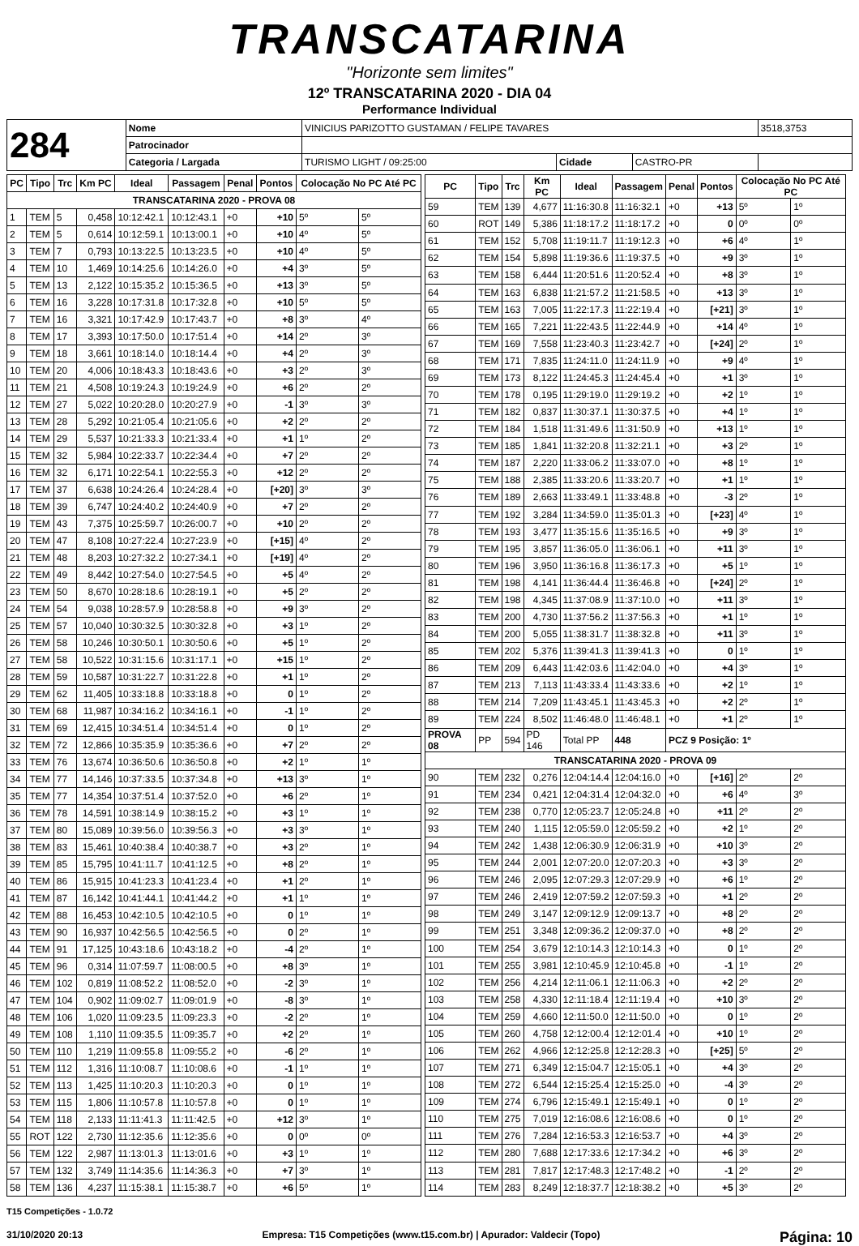TRANSCATARINA
"Horizonte sem limites"
12º TRANSCATARINA 2020 - DIA 04
Performance Individual
| 284 | Nome | VINICIUS PARIZOTTO GUSTAMAN / FELIPE TAVARES | | | 3518,3753 |
| | Patrocinador | | | | |
| | Categoria / Largada | TURISMO LIGHT / 09:25:00 | Cidade | CASTRO-PR | |
| PC | Tipo | Trc | Km PC | Ideal | Passagem | Penal | Pontos | Colocação No PC Até PC | |
| --- | --- | --- | --- | --- | --- | --- | --- | --- | --- |
| TRANSCATARINA 2020 - PROVA 08 | | | | | | | | | |
| 1 | TEM | 5 | 0,458 | 10:12:42.1 | 10:12:43.1 | +0 | +10 | 5º | 5º |
| 2 | TEM | 5 | 0,614 | 10:12:59.1 | 10:13:00.1 | +0 | +10 | 4º | 5º |
| 3 | TEM | 7 | 0,793 | 10:13:22.5 | 10:13:23.5 | +0 | +10 | 4º | 5º |
| 4 | TEM | 10 | 1,469 | 10:14:25.6 | 10:14:26.0 | +0 | +4 | 3º | 5º |
| 5 | TEM | 13 | 2,122 | 10:15:35.2 | 10:15:36.5 | +0 | +13 | 3º | 5º |
| 6 | TEM | 16 | 3,228 | 10:17:31.8 | 10:17:32.8 | +0 | +10 | 5º | 5º |
| 7 | TEM | 16 | 3,321 | 10:17:42.9 | 10:17:43.7 | +0 | +8 | 3º | 4º |
| 8 | TEM | 17 | 3,393 | 10:17:50.0 | 10:17:51.4 | +0 | +14 | 2º | 3º |
| 9 | TEM | 18 | 3,661 | 10:18:14.0 | 10:18:14.4 | +0 | +4 | 2º | 3º |
| 10 | TEM | 20 | 4,006 | 10:18:43.3 | 10:18:43.6 | +0 | +3 | 2º | 3º |
| 11 | TEM | 21 | 4,508 | 10:19:24.3 | 10:19:24.9 | +0 | +6 | 2º | 2º |
| 12 | TEM | 27 | 5,022 | 10:20:28.0 | 10:20:27.9 | +0 | -1 | 3º | 3º |
| 13 | TEM | 28 | 5,292 | 10:21:05.4 | 10:21:05.6 | +0 | +2 | 2º | 2º |
| 14 | TEM | 29 | 5,537 | 10:21:33.3 | 10:21:33.4 | +0 | +1 | 1º | 2º |
| 15 | TEM | 32 | 5,984 | 10:22:33.7 | 10:22:34.4 | +0 | +7 | 2º | 2º |
| 16 | TEM | 32 | 6,171 | 10:22:54.1 | 10:22:55.3 | +0 | +12 | 2º | 2º |
| 17 | TEM | 37 | 6,638 | 10:24:26.4 | 10:24:28.4 | +0 | [+20] | 3º | 3º |
| 18 | TEM | 39 | 6,747 | 10:24:40.2 | 10:24:40.9 | +0 | +7 | 2º | 2º |
| 19 | TEM | 43 | 7,375 | 10:25:59.7 | 10:26:00.7 | +0 | +10 | 2º | 2º |
| 20 | TEM | 47 | 8,108 | 10:27:22.4 | 10:27:23.9 | +0 | [+15] | 4º | 2º |
| 21 | TEM | 48 | 8,203 | 10:27:32.2 | 10:27:34.1 | +0 | [+19] | 4º | 2º |
| 22 | TEM | 49 | 8,442 | 10:27:54.0 | 10:27:54.5 | +0 | +5 | 4º | 2º |
| 23 | TEM | 50 | 8,670 | 10:28:18.6 | 10:28:19.1 | +0 | +5 | 2º | 2º |
| 24 | TEM | 54 | 9,038 | 10:28:57.9 | 10:28:58.8 | +0 | +9 | 3º | 2º |
| 25 | TEM | 57 | 10,040 | 10:30:32.5 | 10:30:32.8 | +0 | +3 | 1º | 2º |
| 26 | TEM | 58 | 10,246 | 10:30:50.1 | 10:30:50.6 | +0 | +5 | 1º | 2º |
| 27 | TEM | 58 | 10,522 | 10:31:15.6 | 10:31:17.1 | +0 | +15 | 1º | 2º |
| 28 | TEM | 59 | 10,587 | 10:31:22.7 | 10:31:22.8 | +0 | +1 | 1º | 2º |
| 29 | TEM | 62 | 11,405 | 10:33:18.8 | 10:33:18.8 | +0 | 0 | 1º | 2º |
| 30 | TEM | 68 | 11,987 | 10:34:16.2 | 10:34:16.1 | +0 | -1 | 1º | 2º |
| 31 | TEM | 69 | 12,415 | 10:34:51.4 | 10:34:51.4 | +0 | 0 | 1º | 2º |
| 32 | TEM | 72 | 12,866 | 10:35:35.9 | 10:35:36.6 | +0 | +7 | 2º | 2º |
| 33 | TEM | 76 | 13,674 | 10:36:50.6 | 10:36:50.8 | +0 | +2 | 1º | 1º |
| 34 | TEM | 77 | 14,146 | 10:37:33.5 | 10:37:34.8 | +0 | +13 | 3º | 1º |
| 35 | TEM | 77 | 14,354 | 10:37:51.4 | 10:37:52.0 | +0 | +6 | 2º | 1º |
| 36 | TEM | 78 | 14,591 | 10:38:14.9 | 10:38:15.2 | +0 | +3 | 1º | 1º |
| 37 | TEM | 80 | 15,089 | 10:39:56.0 | 10:39:56.3 | +0 | +3 | 3º | 1º |
| 38 | TEM | 83 | 15,461 | 10:40:38.4 | 10:40:38.7 | +0 | +3 | 2º | 1º |
| 39 | TEM | 85 | 15,795 | 10:41:11.7 | 10:41:12.5 | +0 | +8 | 2º | 1º |
| 40 | TEM | 86 | 15,915 | 10:41:23.3 | 10:41:23.4 | +0 | +1 | 2º | 1º |
| 41 | TEM | 87 | 16,142 | 10:41:44.1 | 10:41:44.2 | +0 | +1 | 1º | 1º |
| 42 | TEM | 88 | 16,453 | 10:42:10.5 | 10:42:10.5 | +0 | 0 | 1º | 1º |
| 43 | TEM | 90 | 16,937 | 10:42:56.5 | 10:42:56.5 | +0 | 0 | 2º | 1º |
| 44 | TEM | 91 | 17,125 | 10:43:18.6 | 10:43:18.2 | +0 | -4 | 2º | 1º |
| 45 | TEM | 96 | 0,314 | 11:07:59.7 | 11:08:00.5 | +0 | +8 | 3º | 1º |
| 46 | TEM | 102 | 0,819 | 11:08:52.2 | 11:08:52.0 | +0 | -2 | 3º | 1º |
| 47 | TEM | 104 | 0,902 | 11:09:02.7 | 11:09:01.9 | +0 | -8 | 3º | 1º |
| 48 | TEM | 106 | 1,020 | 11:09:23.5 | 11:09:23.3 | +0 | -2 | 2º | 1º |
| 49 | TEM | 108 | 1,110 | 11:09:35.5 | 11:09:35.7 | +0 | +2 | 2º | 1º |
| 50 | TEM | 110 | 1,219 | 11:09:55.8 | 11:09:55.2 | +0 | -6 | 2º | 1º |
| 51 | TEM | 112 | 1,316 | 11:10:08.7 | 11:10:08.6 | +0 | -1 | 1º | 1º |
| 52 | TEM | 113 | 1,425 | 11:10:20.3 | 11:10:20.3 | +0 | 0 | 1º | 1º |
| 53 | TEM | 115 | 1,806 | 11:10:57.8 | 11:10:57.8 | +0 | 0 | 1º | 1º |
| 54 | TEM | 118 | 2,133 | 11:11:41.3 | 11:11:42.5 | +0 | +12 | 3º | 1º |
| 55 | ROT | 122 | 2,730 | 11:12:35.6 | 11:12:35.6 | +0 | 0 | 0º | 0º |
| 56 | TEM | 122 | 2,987 | 11:13:01.3 | 11:13:01.6 | +0 | +3 | 1º | 1º |
| 57 | TEM | 132 | 3,749 | 11:14:35.6 | 11:14:36.3 | +0 | +7 | 3º | 1º |
| 58 | TEM | 136 | 4,237 | 11:15:38.1 | 11:15:38.7 | +0 | +6 | 5º | 1º |
| PC | Tipo | Trc | Km PC | Ideal | Passagem | Penal | Pontos | Colocação No PC Até PC | |
| --- | --- | --- | --- | --- | --- | --- | --- | --- | --- |
| 59 | TEM | 139 | 4,677 | 11:16:30.8 | 11:16:32.1 | +0 | +13 | 5º | 1º |
| 60 | ROT | 149 | 5,386 | 11:18:17.2 | 11:18:17.2 | +0 | 0 | 0º | 0º |
| 61 | TEM | 152 | 5,708 | 11:19:11.7 | 11:19:12.3 | +0 | +6 | 4º | 1º |
| 62 | TEM | 154 | 5,898 | 11:19:36.6 | 11:19:37.5 | +0 | +9 | 3º | 1º |
| 63 | TEM | 158 | 6,444 | 11:20:51.6 | 11:20:52.4 | +0 | +8 | 3º | 1º |
| 64 | TEM | 163 | 6,838 | 11:21:57.2 | 11:21:58.5 | +0 | +13 | 3º | 1º |
| 65 | TEM | 163 | 7,005 | 11:22:17.3 | 11:22:19.4 | +0 | [+21] | 3º | 1º |
| 66 | TEM | 165 | 7,221 | 11:22:43.5 | 11:22:44.9 | +0 | +14 | 4º | 1º |
| 67 | TEM | 169 | 7,558 | 11:23:40.3 | 11:23:42.7 | +0 | [+24] | 2º | 1º |
| 68 | TEM | 171 | 7,835 | 11:24:11.0 | 11:24:11.9 | +0 | +9 | 4º | 1º |
| 69 | TEM | 173 | 8,122 | 11:24:45.3 | 11:24:45.4 | +0 | +1 | 3º | 1º |
| 70 | TEM | 178 | 0,195 | 11:29:19.0 | 11:29:19.2 | +0 | +2 | 1º | 1º |
| 71 | TEM | 182 | 0,837 | 11:30:37.1 | 11:30:37.5 | +0 | +4 | 1º | 1º |
| 72 | TEM | 184 | 1,518 | 11:31:49.6 | 11:31:50.9 | +0 | +13 | 1º | 1º |
| 73 | TEM | 185 | 1,841 | 11:32:20.8 | 11:32:21.1 | +0 | +3 | 2º | 1º |
| 74 | TEM | 187 | 2,220 | 11:33:06.2 | 11:33:07.0 | +0 | +8 | 1º | 1º |
| 75 | TEM | 188 | 2,385 | 11:33:20.6 | 11:33:20.7 | +0 | +1 | 1º | 1º |
| 76 | TEM | 189 | 2,663 | 11:33:49.1 | 11:33:48.8 | +0 | -3 | 2º | 1º |
| 77 | TEM | 192 | 3,284 | 11:34:59.0 | 11:35:01.3 | +0 | [+23] | 4º | 1º |
| 78 | TEM | 193 | 3,477 | 11:35:15.6 | 11:35:16.5 | +0 | +9 | 3º | 1º |
| 79 | TEM | 195 | 3,857 | 11:36:05.0 | 11:36:06.1 | +0 | +11 | 3º | 1º |
| 80 | TEM | 196 | 3,950 | 11:36:16.8 | 11:36:17.3 | +0 | +5 | 1º | 1º |
| 81 | TEM | 198 | 4,141 | 11:36:44.4 | 11:36:46.8 | +0 | [+24] | 2º | 1º |
| 82 | TEM | 198 | 4,345 | 11:37:08.9 | 11:37:10.0 | +0 | +11 | 3º | 1º |
| 83 | TEM | 200 | 4,730 | 11:37:56.2 | 11:37:56.3 | +0 | +1 | 1º | 1º |
| 84 | TEM | 200 | 5,055 | 11:38:31.7 | 11:38:32.8 | +0 | +11 | 3º | 1º |
| 85 | TEM | 202 | 5,376 | 11:39:41.3 | 11:39:41.3 | +0 | 0 | 1º | 1º |
| 86 | TEM | 209 | 6,443 | 11:42:03.6 | 11:42:04.0 | +0 | +4 | 3º | 1º |
| 87 | TEM | 213 | 7,113 | 11:43:33.4 | 11:43:33.6 | +0 | +2 | 1º | 1º |
| 88 | TEM | 214 | 7,209 | 11:43:45.1 | 11:43:45.3 | +0 | +2 | 2º | 1º |
| 89 | TEM | 224 | 8,502 | 11:46:48.0 | 11:46:48.1 | +0 | +1 | 2º | 1º |
| PROVA 08 | PP | 594 | PD 146 | Total PP | 448 | PCZ 9 Posição: 1º | | | |
| TRANSCATARINA 2020 - PROVA 09 | | | | | | | | | |
| 90 | TEM | 232 | 0,276 | 12:04:14.4 | 12:04:16.0 | +0 | [+16] | 2º | 2º |
| 91 | TEM | 234 | 0,421 | 12:04:31.4 | 12:04:32.0 | +0 | +6 | 4º | 3º |
| 92 | TEM | 238 | 0,770 | 12:05:23.7 | 12:05:24.8 | +0 | +11 | 2º | 2º |
| 93 | TEM | 240 | 1,115 | 12:05:59.0 | 12:05:59.2 | +0 | +2 | 1º | 2º |
| 94 | TEM | 242 | 1,438 | 12:06:30.9 | 12:06:31.9 | +0 | +10 | 3º | 2º |
| 95 | TEM | 244 | 2,001 | 12:07:20.0 | 12:07:20.3 | +0 | +3 | 3º | 2º |
| 96 | TEM | 246 | 2,095 | 12:07:29.3 | 12:07:29.9 | +0 | +6 | 1º | 2º |
| 97 | TEM | 246 | 2,419 | 12:07:59.2 | 12:07:59.3 | +0 | +1 | 2º | 2º |
| 98 | TEM | 249 | 3,147 | 12:09:12.9 | 12:09:13.7 | +0 | +8 | 2º | 2º |
| 99 | TEM | 251 | 3,348 | 12:09:36.2 | 12:09:37.0 | +0 | +8 | 2º | 2º |
| 100 | TEM | 254 | 3,679 | 12:10:14.3 | 12:10:14.3 | +0 | 0 | 1º | 2º |
| 101 | TEM | 255 | 3,981 | 12:10:45.9 | 12:10:45.8 | +0 | -1 | 1º | 2º |
| 102 | TEM | 256 | 4,214 | 12:11:06.1 | 12:11:06.3 | +0 | +2 | 2º | 2º |
| 103 | TEM | 258 | 4,330 | 12:11:18.4 | 12:11:19.4 | +0 | +10 | 3º | 2º |
| 104 | TEM | 259 | 4,660 | 12:11:50.0 | 12:11:50.0 | +0 | 0 | 1º | 2º |
| 105 | TEM | 260 | 4,758 | 12:12:00.4 | 12:12:01.4 | +0 | +10 | 1º | 2º |
| 106 | TEM | 262 | 4,966 | 12:12:25.8 | 12:12:28.3 | +0 | [+25] | 5º | 2º |
| 107 | TEM | 271 | 6,349 | 12:15:04.7 | 12:15:05.1 | +0 | +4 | 3º | 2º |
| 108 | TEM | 272 | 6,544 | 12:15:25.4 | 12:15:25.0 | +0 | -4 | 3º | 2º |
| 109 | TEM | 274 | 6,796 | 12:15:49.1 | 12:15:49.1 | +0 | 0 | 1º | 2º |
| 110 | TEM | 275 | 7,019 | 12:16:08.6 | 12:16:08.6 | +0 | 0 | 1º | 2º |
| 111 | TEM | 276 | 7,284 | 12:16:53.3 | 12:16:53.7 | +0 | +4 | 3º | 2º |
| 112 | TEM | 280 | 7,688 | 12:17:33.6 | 12:17:34.2 | +0 | +6 | 3º | 2º |
| 113 | TEM | 281 | 7,817 | 12:17:48.3 | 12:17:48.2 | +0 | -1 | 2º | 2º |
| 114 | TEM | 283 | 8,249 | 12:18:37.7 | 12:18:38.2 | +0 | +5 | 3º | 2º |
T15 Competições - 1.0.72
31/10/2020 20:13 Empresa: T15 Competições (www.t15.com.br) | Apurador: Valdecir (Topo) Página: 10